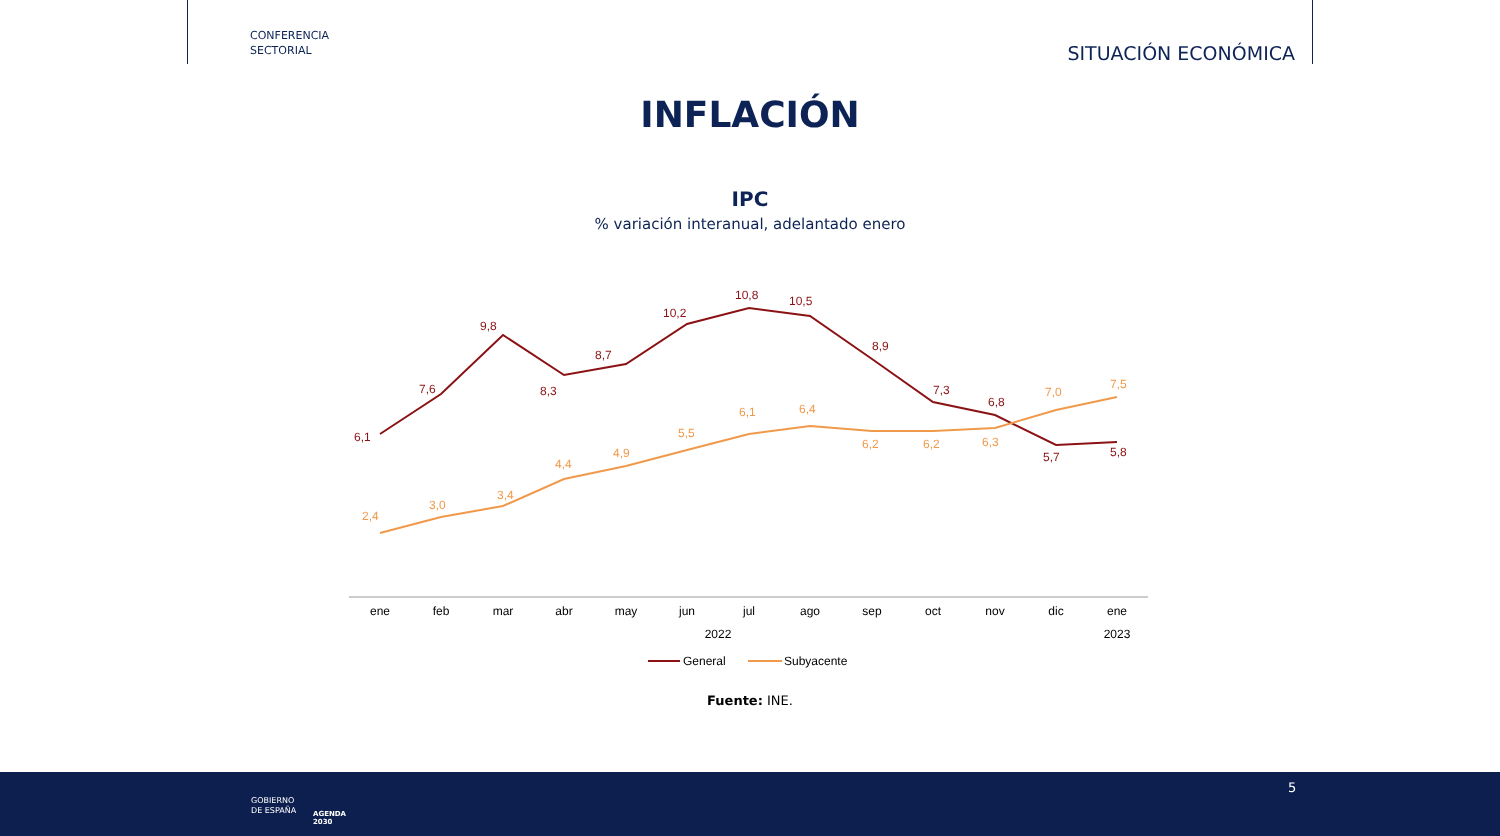CONFERENCIA
SECTORIAL
SITUACIÓN ECONÓMICA
INFLACIÓN
IPC
% variación interanual, adelantado enero
6,1
7,6
9,8
8,3
8,7
10,2
10,8
10,5
8,9
7,3
6,8
5,7
5,8
2,4
3,0
3,4
4,4
4,9
5,5
6,1
6,4
6,2
6,2
6,3
7,0
7,5
ene
feb
mar
abr
may
jun
jul
ago
sep
oct
nov
dic
ene
2022
2023
General
Subyacente
Fuente: INE.
GOBIERNO
DE ESPAÑA
AGENDA
2030
5